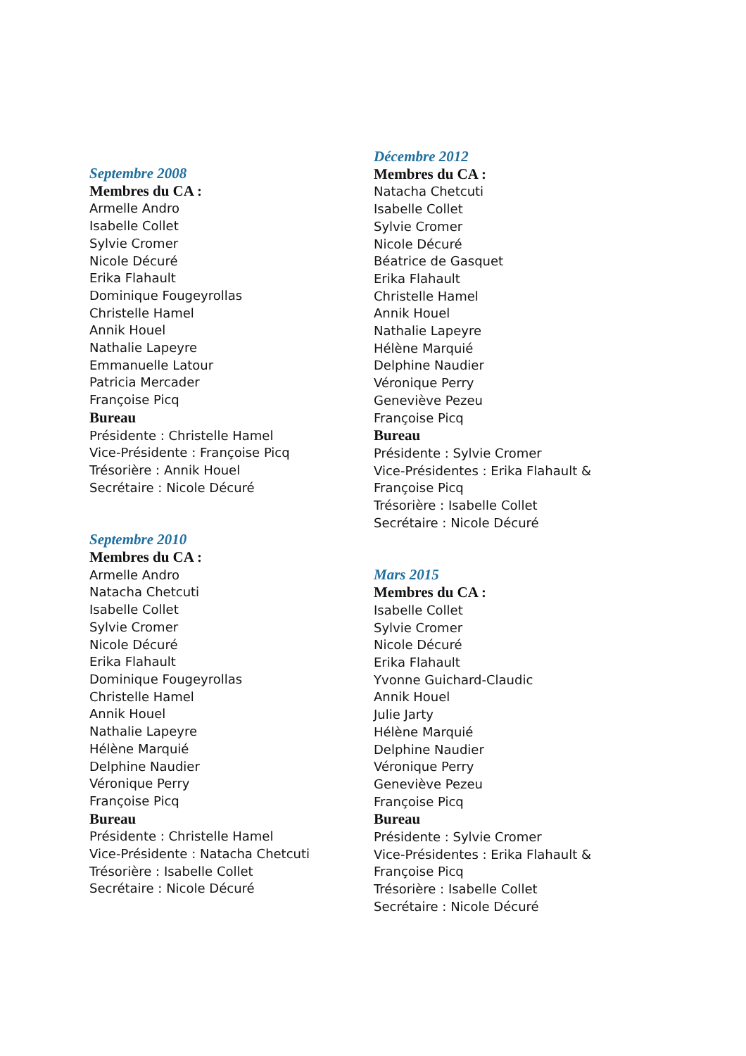Septembre 2008
Membres du CA :
Armelle Andro
Isabelle Collet
Sylvie Cromer
Nicole Décuré
Erika Flahault
Dominique Fougeyrollas
Christelle Hamel
Annik Houel
Nathalie Lapeyre
Emmanuelle Latour
Patricia Mercader
Françoise Picq
Bureau
Présidente : Christelle Hamel
Vice-Présidente : Françoise Picq
Trésorière : Annik Houel
Secrétaire : Nicole Décuré
Septembre 2010
Membres du CA :
Armelle Andro
Natacha Chetcuti
Isabelle Collet
Sylvie Cromer
Nicole Décuré
Erika Flahault
Dominique Fougeyrollas
Christelle Hamel
Annik Houel
Nathalie Lapeyre
Hélène Marquié
Delphine Naudier
Véronique Perry
Françoise Picq
Bureau
Présidente : Christelle Hamel
Vice-Présidente : Natacha Chetcuti
Trésorière : Isabelle Collet
Secrétaire : Nicole Décuré
Décembre 2012
Membres du CA :
Natacha Chetcuti
Isabelle Collet
Sylvie Cromer
Nicole Décuré
Béatrice de Gasquet
Erika Flahault
Christelle Hamel
Annik Houel
Nathalie Lapeyre
Hélène Marquié
Delphine Naudier
Véronique Perry
Geneviève Pezeu
Françoise Picq
Bureau
Présidente : Sylvie Cromer
Vice-Présidentes : Erika Flahault &
Françoise Picq
Trésorière : Isabelle Collet
Secrétaire : Nicole Décuré
Mars 2015
Membres du CA :
Isabelle Collet
Sylvie Cromer
Nicole Décuré
Erika Flahault
Yvonne Guichard-Claudic
Annik Houel
Julie Jarty
Hélène Marquié
Delphine Naudier
Véronique Perry
Geneviève Pezeu
Françoise Picq
Bureau
Présidente : Sylvie Cromer
Vice-Présidentes : Erika Flahault &
Françoise Picq
Trésorière : Isabelle Collet
Secrétaire : Nicole Décuré